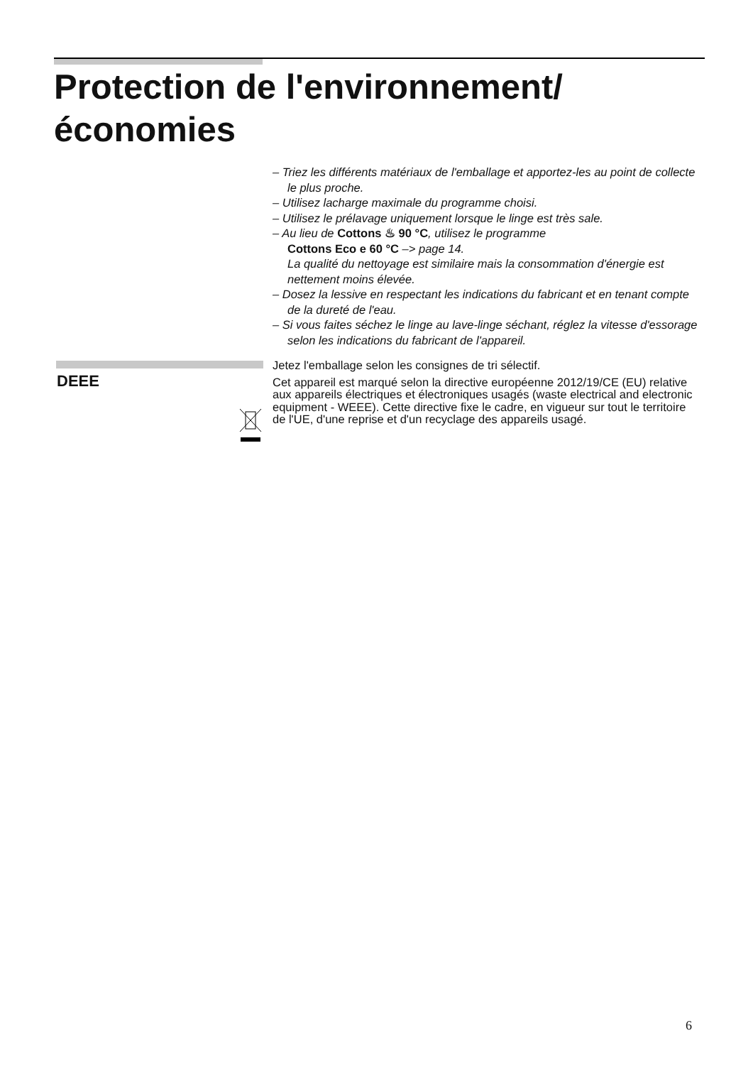Protection de l'environnement/
économies
– Triez les différents matériaux de l'emballage et apportez-les au point de collecte le plus proche.
– Utilisez lacharge maximale du programme choisi.
– Utilisez le prélavage uniquement lorsque le linge est très sale.
– Au lieu de Cottons ♨ 90 °C, utilisez le programme
Cottons Eco e 60 °C –> page 14.
La qualité du nettoyage est similaire mais la consommation d'énergie est nettement moins élevée.
– Dosez la lessive en respectant les indications du fabricant et en tenant compte de la dureté de l'eau.
– Si vous faites séchez le linge au lave-linge séchant, réglez la vitesse d'essorage selon les indications du fabricant de l'appareil.
DEEE
Jetez l'emballage selon les consignes de tri sélectif.
Cet appareil est marqué selon la directive européenne 2012/19/CE (EU) relative aux appareils électriques et électroniques usagés (waste electrical and electronic equipment - WEEE). Cette directive fixe le cadre, en vigueur sur tout le territoire de l'UE, d'une reprise et d'un recyclage des appareils usagé.
6